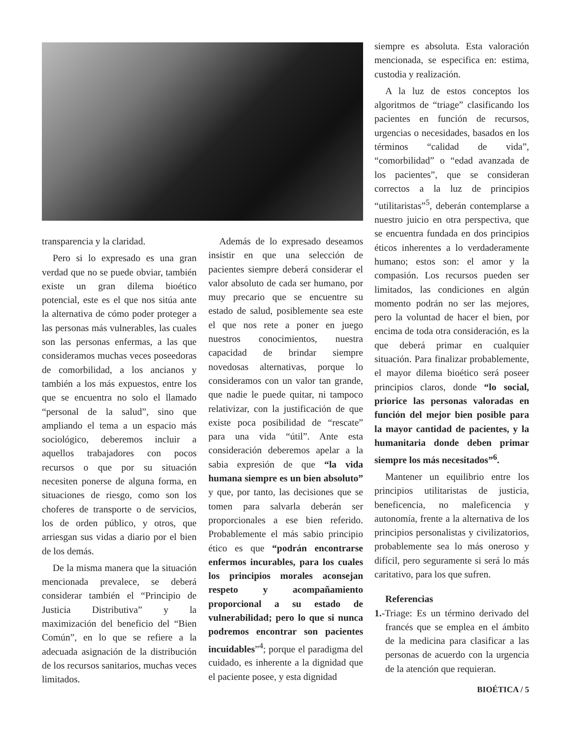transparencia y la claridad.
Pero si lo expresado es una gran verdad que no se puede obviar, también existe un gran dilema bioético potencial, este es el que nos sitúa ante la alternativa de cómo poder proteger a las personas más vulnerables, las cuales son las personas enfermas, a las que consideramos muchas veces poseedoras de comorbilidad, a los ancianos y también a los más expuestos, entre los que se encuentra no solo el llamado “personal de la salud”, sino que ampliando el tema a un espacio más sociológico, deberemos incluir a aquellos trabajadores con pocos recursos o que por su situación necesiten ponerse de alguna forma, en situaciones de riesgo, como son los choferes de transporte o de servicios, los de orden público, y otros, que arriesgan sus vidas a diario por el bien de los demás.
De la misma manera que la situación mencionada prevalece, se deberá considerar también el “Principio de Justicia Distributiva” y la maximización del beneficio del “Bien Común”, en lo que se refiere a la adecuada asignación de la distribución de los recursos sanitarios, muchas veces limitados.
Además de lo expresado deseamos insistir en que una selección de pacientes siempre deberá considerar el valor absoluto de cada ser humano, por muy precario que se encuentre su estado de salud, posiblemente sea este el que nos rete a poner en juego nuestros conocimientos, nuestra capacidad de brindar siempre novedosas alternativas, porque lo consideramos con un valor tan grande, que nadie le puede quitar, ni tampoco relativizar, con la justificación de que existe poca posibilidad de “rescate” para una vida “útil”. Ante esta consideración deberemos apelar a la sabia expresión de que “la vida humana siempre es un bien absoluto” y que, por tanto, las decisiones que se tomen para salvarla deberán ser proporcionales a ese bien referido. Probablemente el más sabio principio ético es que “podrán encontrarse enfermos incurables, para los cuales los principios morales aconsejan respeto y acompañamiento proporcional a su estado de vulnerabilidad; pero lo que si nunca podremos encontrar son pacientes incuidables”<sup>4</sup>; porque el paradigma del cuidado, es inherente a la dignidad que el paciente posee, y esta dignidad
siempre es absoluta. Esta valoración mencionada, se especifica en: estima, custodia y realización.
A la luz de estos conceptos los algoritmos de “triage” clasificando los pacientes en función de recursos, urgencias o necesidades, basados en los términos “calidad de vida”, “comorbilidad” o “edad avanzada de los pacientes”, que se consideran correctos a la luz de principios “utilitaristas”<sup>5</sup>, deberán contemplarse a nuestro juicio en otra perspectiva, que se encuentra fundada en dos principios éticos inherentes a lo verdaderamente humano; estos son: el amor y la compasión. Los recursos pueden ser limitados, las condiciones en algún momento podrán no ser las mejores, pero la voluntad de hacer el bien, por encima de toda otra consideración, es la que deberá primar en cualquier situación. Para finalizar probablemente, el mayor dilema bioético será poseer principios claros, donde “lo social, priorice las personas valoradas en función del mejor bien posible para la mayor cantidad de pacientes, y la humanitaria donde deben primar siempre los más necesitados”<sup>6</sup>.
Mantener un equilibrio entre los principios utilitaristas de justicia, beneficencia, no maleficencia y autonomía, frente a la alternativa de los principios personalistas y civilizatorios, probablemente sea lo más oneroso y difícil, pero seguramente si será lo más caritativo, para los que sufren.
Referencias
1.-Triage: Es un término derivado del francés que se emplea en el ámbito de la medicina para clasificar a las personas de acuerdo con la urgencia de la atención que requieran.
BIOÉTICA / 5